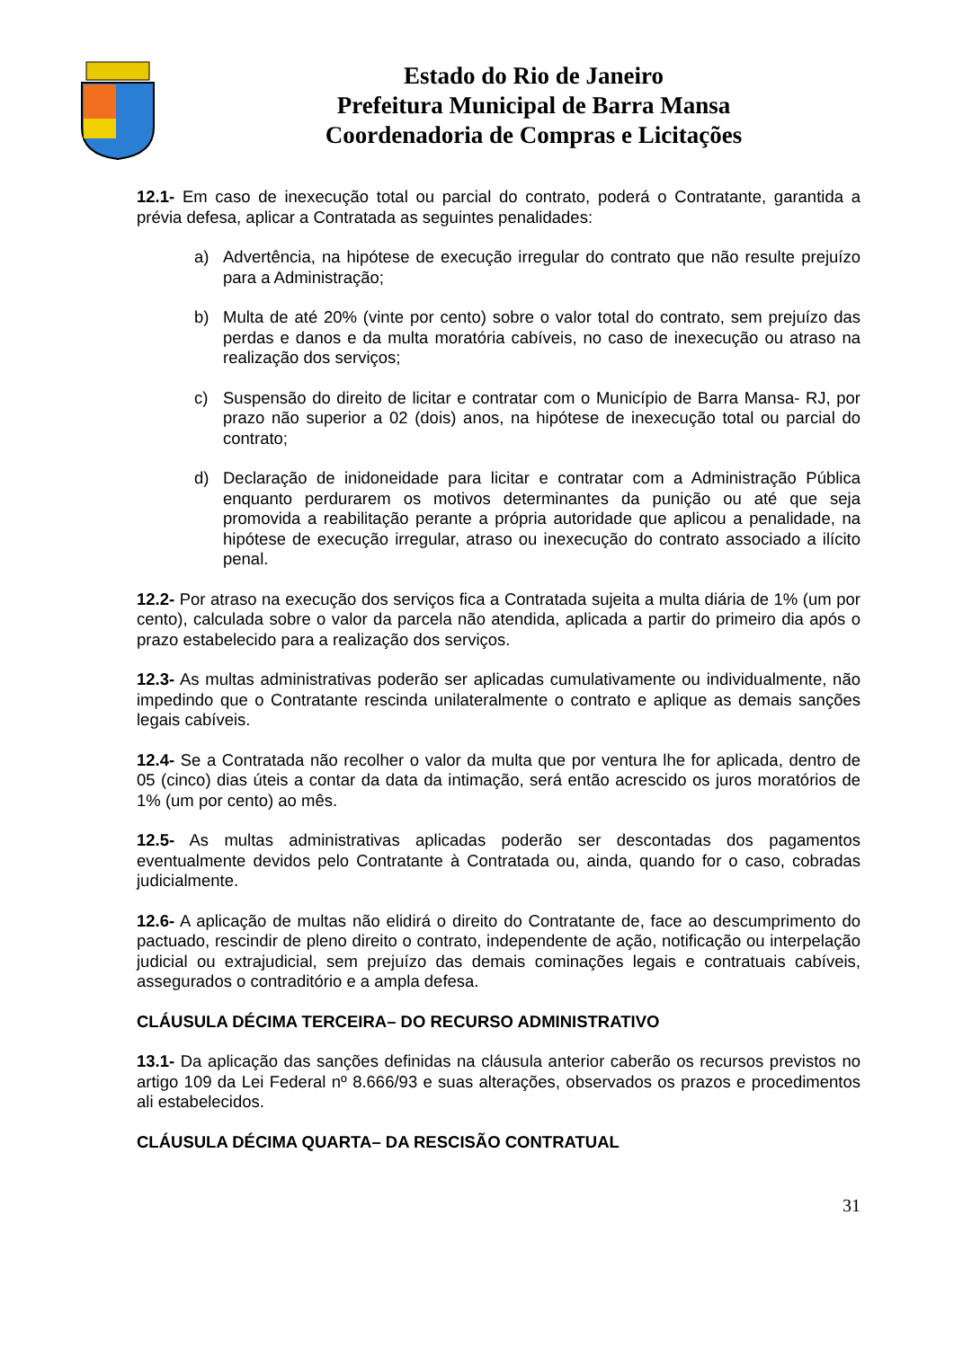Estado do Rio de Janeiro
Prefeitura Municipal de Barra Mansa
Coordenadoria de Compras e Licitações
12.1- Em caso de inexecução total ou parcial do contrato, poderá o Contratante, garantida a prévia defesa, aplicar a Contratada as seguintes penalidades:
a) Advertência, na hipótese de execução irregular do contrato que não resulte prejuízo para a Administração;
b) Multa de até 20% (vinte por cento) sobre o valor total do contrato, sem prejuízo das perdas e danos e da multa moratória cabíveis, no caso de inexecução ou atraso na realização dos serviços;
c) Suspensão do direito de licitar e contratar com o Município de Barra Mansa- RJ, por prazo não superior a 02 (dois) anos, na hipótese de inexecução total ou parcial do contrato;
d) Declaração de inidoneidade para licitar e contratar com a Administração Pública enquanto perdurarem os motivos determinantes da punição ou até que seja promovida a reabilitação perante a própria autoridade que aplicou a penalidade, na hipótese de execução irregular, atraso ou inexecução do contrato associado a ilícito penal.
12.2- Por atraso na execução dos serviços fica a Contratada sujeita a multa diária de 1% (um por cento), calculada sobre o valor da parcela não atendida, aplicada a partir do primeiro dia após o prazo estabelecido para a realização dos serviços.
12.3- As multas administrativas poderão ser aplicadas cumulativamente ou individualmente, não impedindo que o Contratante rescinda unilateralmente o contrato e aplique as demais sanções legais cabíveis.
12.4- Se a Contratada não recolher o valor da multa que por ventura lhe for aplicada, dentro de 05 (cinco) dias úteis a contar da data da intimação, será então acrescido os juros moratórios de 1% (um por cento) ao mês.
12.5- As multas administrativas aplicadas poderão ser descontadas dos pagamentos eventualmente devidos pelo Contratante à Contratada ou, ainda, quando for o caso, cobradas judicialmente.
12.6- A aplicação de multas não elidirá o direito do Contratante de, face ao descumprimento do pactuado, rescindir de pleno direito o contrato, independente de ação, notificação ou interpelação judicial ou extrajudicial, sem prejuízo das demais cominações legais e contratuais cabíveis, assegurados o contraditório e a ampla defesa.
CLÁUSULA DÉCIMA TERCEIRA– DO RECURSO ADMINISTRATIVO
13.1- Da aplicação das sanções definidas na cláusula anterior caberão os recursos previstos no artigo 109 da Lei Federal nº 8.666/93 e suas alterações, observados os prazos e procedimentos ali estabelecidos.
CLÁUSULA DÉCIMA QUARTA– DA RESCISÃO CONTRATUAL
31